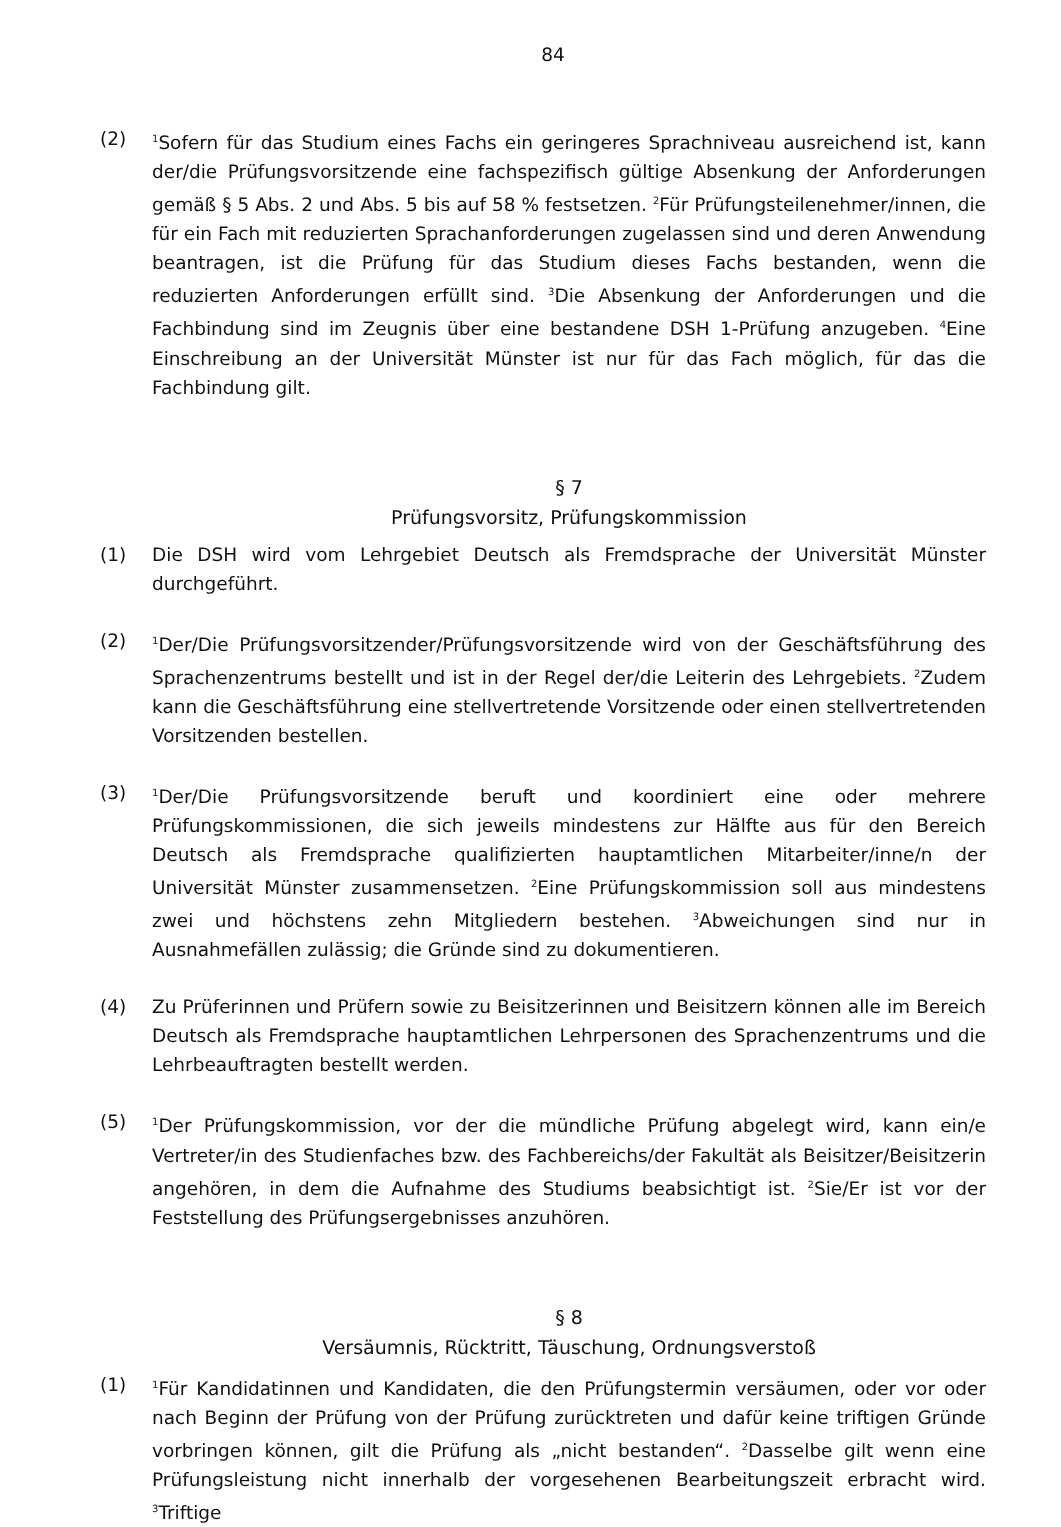84
(2)
<sup>1</sup> Sofern für das Studium eines Fachs ein geringeres Sprachniveau ausreichend ist, kann der/die Prüfungsvorsitzende eine fachspezifisch gültige Absenkung der Anforderungen gemäß § 5 Abs. 2 und Abs. 5 bis auf 58 % festsetzen. <sup>2</sup>Für Prüfungsteilenehmer/innen, die für ein Fach mit reduzierten Sprachanforderungen zugelassen sind und deren Anwendung beantragen, ist die Prüfung für das Studium dieses Fachs bestanden, wenn die reduzierten Anforderungen erfüllt sind. <sup>3</sup>Die Absenkung der Anforderungen und die Fachbindung sind im Zeugnis über eine bestandene DSH 1-Prüfung anzugeben. <sup>4</sup>Eine Einschreibung an der Universität Münster ist nur für das Fach möglich, für das die Fachbindung gilt.
§ 7
Prüfungsvorsitz, Prüfungskommission
(1) Die DSH wird vom Lehrgebiet Deutsch als Fremdsprache der Universität Münster durchgeführt.
(2)
<sup>1</sup> Der/Die Prüfungsvorsitzender/Prüfungsvorsitzende wird von der Geschäftsführung des Sprachenzentrums bestellt und ist in der Regel der/die Leiterin des Lehrgebiets. <sup>2</sup>Zudem kann die Geschäftsführung eine stellvertretende Vorsitzende oder einen stellvertretenden Vorsitzenden bestellen.
(3)
<sup>1</sup> Der/Die Prüfungsvorsitzende beruft und koordiniert eine oder mehrere Prüfungskommissionen, die sich jeweils mindestens zur Hälfte aus für den Bereich Deutsch als Fremdsprache qualifizierten hauptamtlichen Mitarbeiter/inne/n der Universität Münster zusammensetzen. <sup>2</sup>Eine Prüfungskommission soll aus mindestens zwei und höchstens zehn Mitgliedern bestehen. <sup>3</sup>Abweichungen sind nur in Ausnahmefällen zulässig; die Gründe sind zu dokumentieren.
(4) Zu Prüferinnen und Prüfern sowie zu Beisitzerinnen und Beisitzern können alle im Bereich Deutsch als Fremdsprache hauptamtlichen Lehrpersonen des Sprachenzentrums und die Lehrbeauftragten bestellt werden.
(5)
<sup>1</sup> Der Prüfungskommission, vor der die mündliche Prüfung abgelegt wird, kann ein/e Vertreter/in des Studienfaches bzw. des Fachbereichs/der Fakultät als Beisitzer/Beisitzerin angehören, in dem die Aufnahme des Studiums beabsichtigt ist. <sup>2</sup>Sie/Er ist vor der Feststellung des Prüfungsergebnisses anzuhören.
§ 8
Versäumnis, Rücktritt, Täuschung, Ordnungsverstoß
(1)
<sup>1</sup> Für Kandidatinnen und Kandidaten, die den Prüfungstermin versäumen, oder vor oder nach Beginn der Prüfung von der Prüfung zurücktreten und dafür keine triftigen Gründe vorbringen können, gilt die Prüfung als „nicht bestanden“. <sup>2</sup>Dasselbe gilt wenn eine Prüfungsleistung nicht innerhalb der vorgesehenen Bearbeitungszeit erbracht wird. <sup>3</sup>Triftige